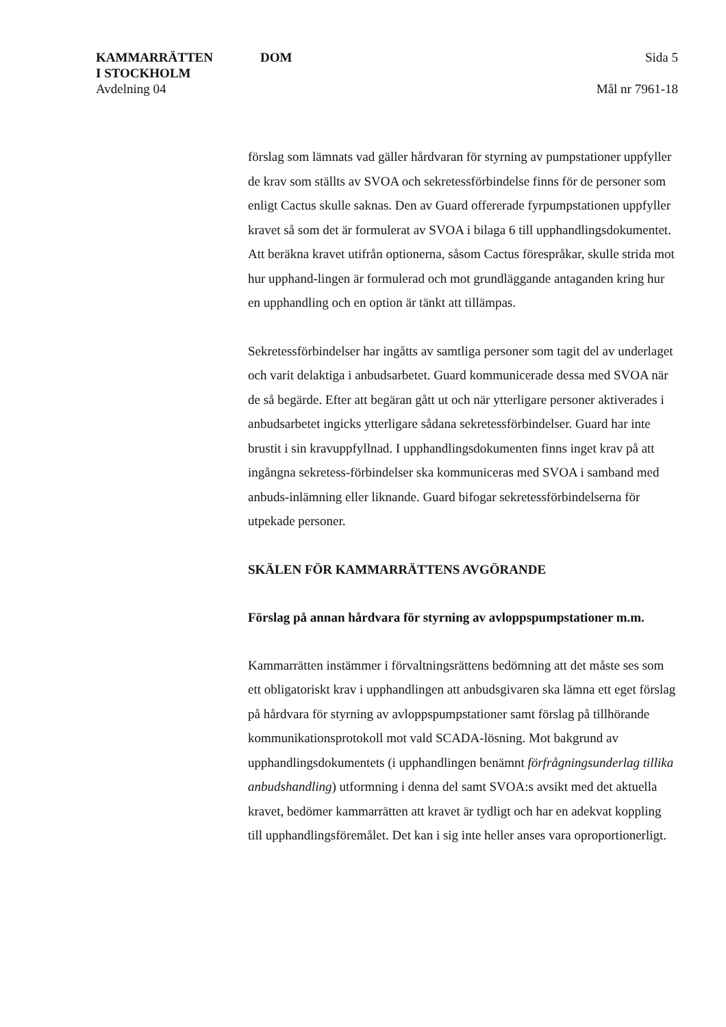KAMMARRÄTTEN
I STOCKHOLM
Avdelning 04
DOM Sida 5
Mål nr 7961-18
förslag som lämnats vad gäller hårdvaran för styrning av pumpstationer uppfyller de krav som ställts av SVOA och sekretessförbindelse finns för de personer som enligt Cactus skulle saknas. Den av Guard offererade fyrpumpstationen uppfyller kravet så som det är formulerat av SVOA i bilaga 6 till upphandlingsdokumentet. Att beräkna kravet utifrån optionerna, såsom Cactus förespråkar, skulle strida mot hur upphand-lingen är formulerad och mot grundläggande antaganden kring hur en upphandling och en option är tänkt att tillämpas.
Sekretessförbindelser har ingåtts av samtliga personer som tagit del av underlaget och varit delaktiga i anbudsarbetet. Guard kommunicerade dessa med SVOA när de så begärde. Efter att begäran gått ut och när ytterligare personer aktiverades i anbudsarbetet ingicks ytterligare sådana sekretessförbindelser. Guard har inte brustit i sin kravuppfyllnad. I upphandlingsdokumenten finns inget krav på att ingångna sekretess-förbindelser ska kommuniceras med SVOA i samband med anbuds-inlämning eller liknande. Guard bifogar sekretessförbindelserna för utpekade personer.
SKÄLEN FÖR KAMMARRÄTTENS AVGÖRANDE
Förslag på annan hårdvara för styrning av avloppspumpstationer m.m.
Kammarrätten instämmer i förvaltningsrättens bedömning att det måste ses som ett obligatoriskt krav i upphandlingen att anbudsgivaren ska lämna ett eget förslag på hårdvara för styrning av avloppspumpstationer samt förslag på tillhörande kommunikationsprotokoll mot vald SCADA-lösning. Mot bakgrund av upphandlingsdokumentets (i upphandlingen benämnt förfrågningsunderlag tillika anbudshandling) utformning i denna del samt SVOA:s avsikt med det aktuella kravet, bedömer kammarrätten att kravet är tydligt och har en adekvat koppling till upphandlingsföremålet. Det kan i sig inte heller anses vara oproportionerligt.